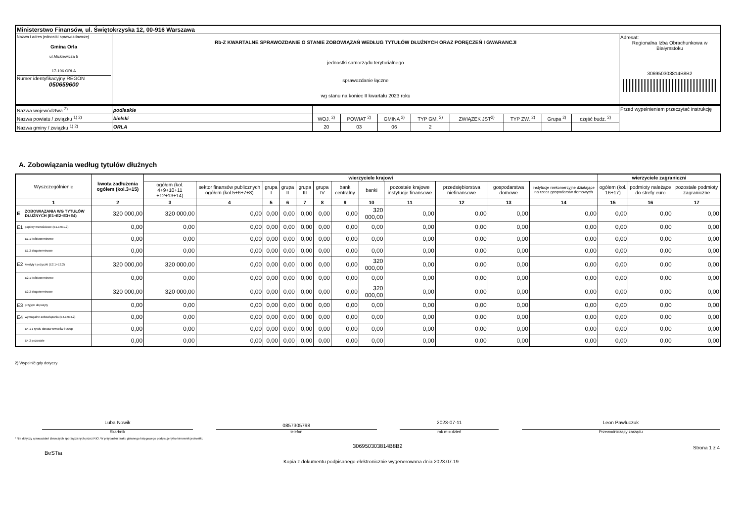| Ministerstwo Finansów, ul. Świętokrzyska 12, 00-916 Warszawa | | |
| Nazwa i adres jednostki sprawozdawczej Gmina Orla ul.Mickiewicza 5 17-106 ORLA Numer identyfikacyjny REGON 050659600 | Rb-Z KWARTALNE SPRAWOZDANIE O STANIE ZOBOWIĄZAŃ WEDŁUG TYTUŁÓW DŁUŻNYCH ORAZ PORĘCZEŃ I GWARANCJI jednostki samorządu terytorialnego sprawozdanie łączne wg stanu na koniec II kwartału 2023 roku | Adresat: Regionalna Izba Obrachunkowa w Białymstoku 306950303814B8B2 |
| Nazwa województwa <sup>2)</sup> | podlaskie | | | | | | | | | Przed wypełnieniem przeczytać instrukcję |
| Nazwa powiatu / związku <sup>1) 2)</sup> | bielski | WOJ. <sup>2)</sup> | POWIAT <sup>2)</sup> | GMINA <sup>2)</sup> | TYP GM. <sup>2)</sup> | ZWIĄZEK JST<sup>2)</sup> | TYP ZW. <sup>2)</sup> | Grupa <sup>2)</sup> | część budz. <sup>2)</sup> | |
| Nazwa gminy / związku <sup>1) 2)</sup> | ORLA | 20 | 03 | 06 | 2 | | | | | |
A. Zobowiązania według tytułów dłużnych
| Wyszczególnienie | | kwota zadłużenia ogółem (kol.3+15) | wierzyciele krajowi | | | | | | | | | | | | wierzyciele zagraniczni | | |
| --- | --- | --- | --- | --- | --- | --- | --- | --- | --- | --- | --- | --- | --- | --- | --- | --- | --- |
| | | | ogółem (kol. 4+9+10+11 +12+13+14) | sektor finansów publicznych ogółem (kol.5+6+7+8) | grupa I | grupa II | grupa III | grupa IV | bank centralny | banki | pozostałe krajowe instytucje finansowe | przedsiębiorstwa niefinansowe | gospodarstwa domowe | instytucje niekomercyjne działające na rzecz gospodarstw domowych | ogółem (kol. 16+17) | podmioty należące do strefy euro | pozostałe podmioty zagraniczne |
| 1 | | 2 | 3 | 4 | 5 | 6 | 7 | 8 | 9 | 10 | 11 | 12 | 13 | 14 | 15 | 16 | 17 |
| E | ZOBOWIĄZANIA WG TYTUŁÓW DŁUŻNYCH (E1+E2+E3+E4) | 320 000,00 | 320 000,00 | 0,00 | 0,00 | 0,00 | 0,00 | 0,00 | 0,00 | 320 000,00 | 0,00 | 0,00 | 0,00 | 0,00 | 0,00 | 0,00 | 0,00 |
| E1 | papiery wartościowe (E1.1+E1.2) | 0,00 | 0,00 | 0,00 | 0,00 | 0,00 | 0,00 | 0,00 | 0,00 | 0,00 | 0,00 | 0,00 | 0,00 | 0,00 | 0,00 | 0,00 | 0,00 |
| | E1.1 krótkoterminowe | 0,00 | 0,00 | 0,00 | 0,00 | 0,00 | 0,00 | 0,00 | 0,00 | 0,00 | 0,00 | 0,00 | 0,00 | 0,00 | 0,00 | 0,00 | 0,00 |
| | E1.2 długoterminowe | 0,00 | 0,00 | 0,00 | 0,00 | 0,00 | 0,00 | 0,00 | 0,00 | 0,00 | 0,00 | 0,00 | 0,00 | 0,00 | 0,00 | 0,00 | 0,00 |
| E2 | kredyty i pożyczki (E2.1+E2.2) | 320 000,00 | 320 000,00 | 0,00 | 0,00 | 0,00 | 0,00 | 0,00 | 0,00 | 320 000,00 | 0,00 | 0,00 | 0,00 | 0,00 | 0,00 | 0,00 | 0,00 |
| | E2.1 krótkoterminowe | 0,00 | 0,00 | 0,00 | 0,00 | 0,00 | 0,00 | 0,00 | 0,00 | 0,00 | 0,00 | 0,00 | 0,00 | 0,00 | 0,00 | 0,00 | 0,00 |
| | E2.2 długoterminowe | 320 000,00 | 320 000,00 | 0,00 | 0,00 | 0,00 | 0,00 | 0,00 | 0,00 | 320 000,00 | 0,00 | 0,00 | 0,00 | 0,00 | 0,00 | 0,00 | 0,00 |
| E3 | przyjęte depozyty | 0,00 | 0,00 | 0,00 | 0,00 | 0,00 | 0,00 | 0,00 | 0,00 | 0,00 | 0,00 | 0,00 | 0,00 | 0,00 | 0,00 | 0,00 | 0,00 |
| E4 | wymagalne zobowiązania (E4.1+E4.2) | 0,00 | 0,00 | 0,00 | 0,00 | 0,00 | 0,00 | 0,00 | 0,00 | 0,00 | 0,00 | 0,00 | 0,00 | 0,00 | 0,00 | 0,00 | 0,00 |
| | E4.1 z tytułu dostaw towarów i usług | 0,00 | 0,00 | 0,00 | 0,00 | 0,00 | 0,00 | 0,00 | 0,00 | 0,00 | 0,00 | 0,00 | 0,00 | 0,00 | 0,00 | 0,00 | 0,00 |
| | E4.2 pozostałe | 0,00 | 0,00 | 0,00 | 0,00 | 0,00 | 0,00 | 0,00 | 0,00 | 0,00 | 0,00 | 0,00 | 0,00 | 0,00 | 0,00 | 0,00 | 0,00 |
2) Wypełnić gdy dotyczy
Luba Nowik
Skarbnik
0857305798
telefon
2023-07-11
rok m-c dzień
Leon Pawluczuk
Przewodniczący zarządu
* Nie dotyczy sprawozdań zbiorczych sporządzanych przez RIO. W przypadku braku głównego księgowego podpisuje tylko kierownik jednostki.
BeSTia 306950303814B8B2 Strona 1 z 4
Kopia z dokumentu podpisanego elektronicznie wygenerowana dnia 2023.07.19